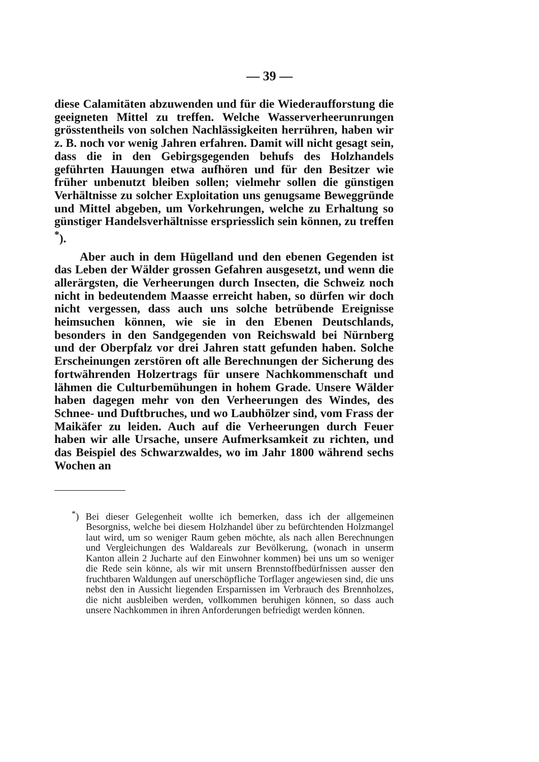— 39 —
diese Calamitäten abzuwenden und für die Wiederaufforstung die geeigneten Mittel zu treffen. Welche Wasserverheerunrungen grösstentheils von solchen Nachlässigkeiten herrühren, haben wir z. B. noch vor wenig Jahren erfahren. Damit will nicht gesagt sein, dass die in den Gebirgsgegenden behufs des Holzhandels geführten Hauungen etwa aufhören und für den Besitzer wie früher unbenutzt bleiben sollen; vielmehr sollen die günstigen Verhältnisse zu solcher Exploitation uns genugsame Beweggründe und Mittel abgeben, um Vorkehrungen, welche zu Erhaltung so günstiger Handelsverhältnisse erspriesslich sein können, zu treffen <sup>*</sup>).
Aber auch in dem Hügelland und den ebenen Gegenden ist das Leben der Wälder grossen Gefahren ausgesetzt, und wenn die allerärgsten, die Verheerungen durch Insecten, die Schweiz noch nicht in bedeutendem Maasse erreicht haben, so dürfen wir doch nicht vergessen, dass auch uns solche betrübende Ereignisse heimsuchen können, wie sie in den Ebenen Deutschlands, besonders in den Sandgegenden von Reichswald bei Nürnberg und der Oberpfalz vor drei Jahren statt gefunden haben. Solche Erscheinungen zerstören oft alle Berechnungen der Sicherung des fortwährenden Holzertrags für unsere Nachkommenschaft und lähmen die Culturbemühungen in hohem Grade. Unsere Wälder haben dagegen mehr von den Verheerungen des Windes, des Schnee- und Duftbruches, und wo Laubhölzer sind, vom Frass der Maikäfer zu leiden. Auch auf die Verheerungen durch Feuer haben wir alle Ursache, unsere Aufmerksamkeit zu richten, und das Beispiel des Schwarzwaldes, wo im Jahr 1800 während sechs Wochen an
<sup>*</sup>) Bei dieser Gelegenheit wollte ich bemerken, dass ich der allgemeinen Besorgniss, welche bei diesem Holzhandel über zu befürchtenden Holzmangel laut wird, um so weniger Raum geben möchte, als nach allen Berechnungen und Vergleichungen des Waldareals zur Bevölkerung, (wonach in unserm Kanton allein 2 Jucharte auf den Einwohner kommen) bei uns um so weniger die Rede sein könne, als wir mit unsern Brennstoffbedürfnissen ausser den fruchtbaren Waldungen auf unerschöpfliche Torflager angewiesen sind, die uns nebst den in Aussicht liegenden Ersparnissen im Verbrauch des Brennholzes, die nicht ausbleiben werden, vollkommen beruhigen können, so dass auch unsere Nachkommen in ihren Anforderungen befriedigt werden können.